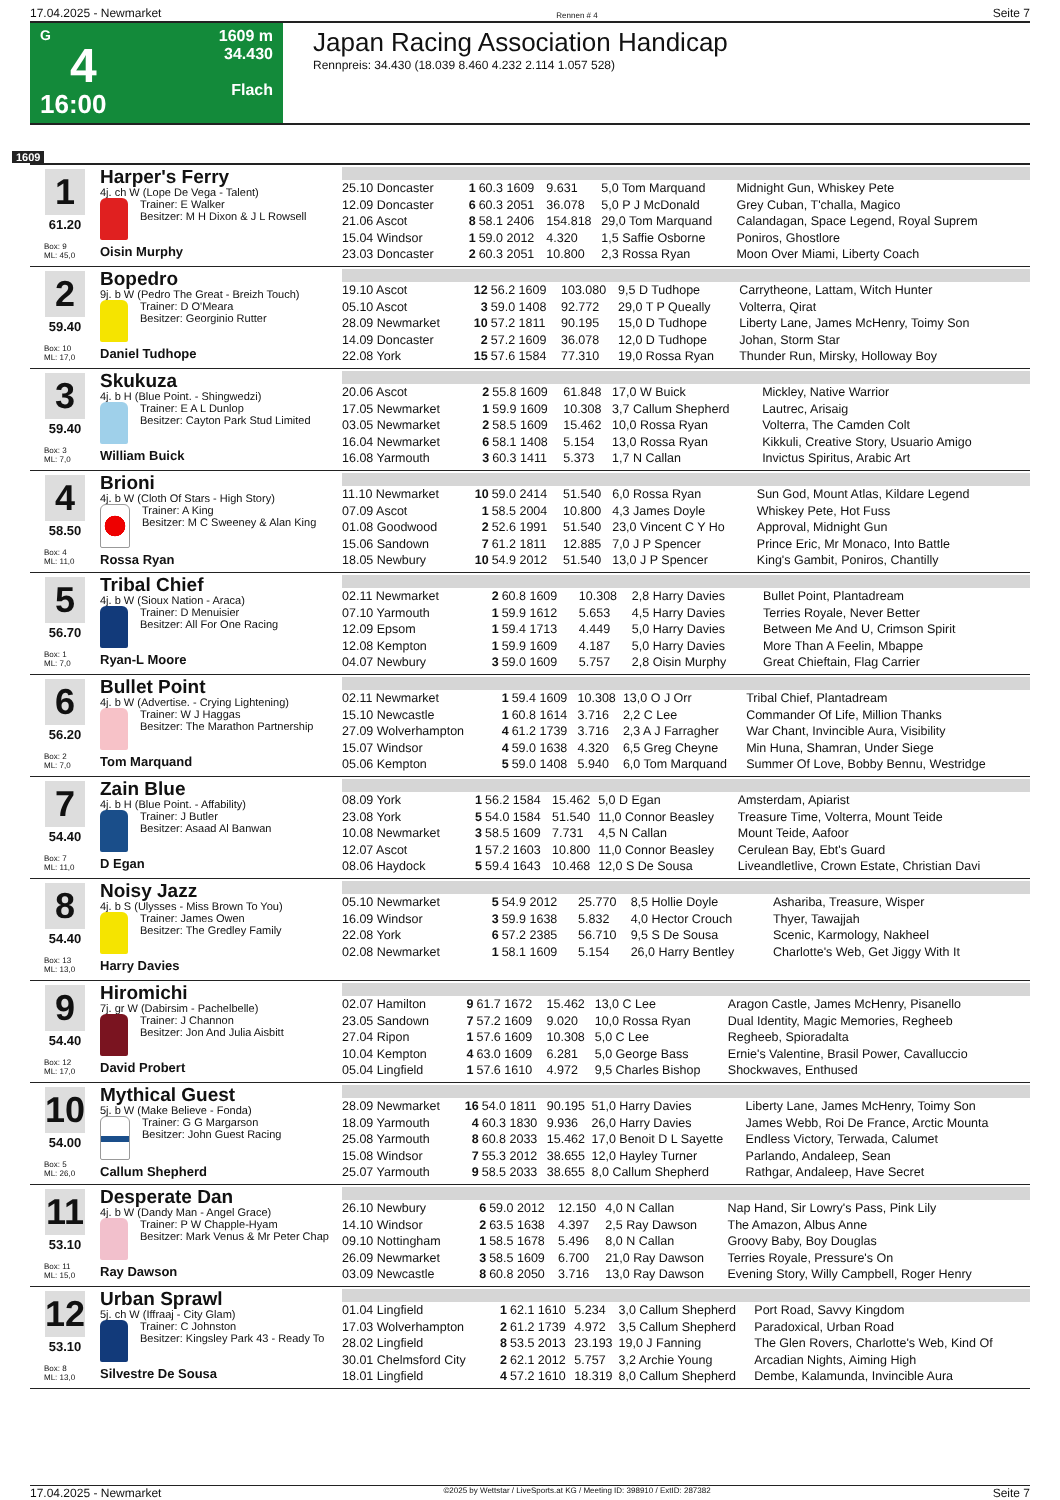17.04.2025 - Newmarket Rennen # 4 Seite 7
G
4
16:00
1609 m
34.430
Flach
Japan Racing Association Handicap
Rennpreis: 34.430 (18.039 8.460 4.232 2.114 1.057 528)
1609
1
61.20
Box: 9
ML: 45,0
Harper's Ferry
4j. ch W (Lope De Vega - Talent)
Trainer: E Walker
Besitzer: M H Dixon & J L Rowsell
Oisin Murphy
| 25.10 Doncaster | 1 | 60.3 1609 | 9.631 | 5,0 Tom Marquand | Midnight Gun, Whiskey Pete |
| 12.09 Doncaster | 6 | 60.3 2051 | 36.078 | 5,0 P J McDonald | Grey Cuban, T'challa, Magico |
| 21.06 Ascot | 8 | 58.1 2406 | 154.818 | 29,0 Tom Marquand | Calandagan, Space Legend, Royal Suprem |
| 15.04 Windsor | 1 | 59.0 2012 | 4.320 | 1,5 Saffie Osborne | Poniros, Ghostlore |
| 23.03 Doncaster | 2 | 60.3 2051 | 10.800 | 2,3 Rossa Ryan | Moon Over Miami, Liberty Coach |
2
59.40
Box: 10
ML: 17,0
Bopedro
9j. b W (Pedro The Great - Breizh Touch)
Trainer: D O'Meara
Besitzer: Georginio Rutter
Daniel Tudhope
| 19.10 Ascot | 12 | 56.2 1609 | 103.080 | 9,5 D Tudhope | Carrytheone, Lattam, Witch Hunter |
| 05.10 Ascot | 3 | 59.0 1408 | 92.772 | 29,0 T P Queally | Volterra, Qirat |
| 28.09 Newmarket | 10 | 57.2 1811 | 90.195 | 15,0 D Tudhope | Liberty Lane, James McHenry, Toimy Son |
| 14.09 Doncaster | 2 | 57.2 1609 | 36.078 | 12,0 D Tudhope | Johan, Storm Star |
| 22.08 York | 15 | 57.6 1584 | 77.310 | 19,0 Rossa Ryan | Thunder Run, Mirsky, Holloway Boy |
3
59.40
Box: 3
ML: 7,0
Skukuza
4j. b H (Blue Point. - Shingwedzi)
Trainer: E A L Dunlop
Besitzer: Cayton Park Stud Limited
William Buick
| 20.06 Ascot | 2 | 55.8 1609 | 61.848 | 17,0 W Buick | Mickley, Native Warrior |
| 17.05 Newmarket | 1 | 59.9 1609 | 10.308 | 3,7 Callum Shepherd | Lautrec, Arisaig |
| 03.05 Newmarket | 2 | 58.5 1609 | 15.462 | 10,0 Rossa Ryan | Volterra, The Camden Colt |
| 16.04 Newmarket | 6 | 58.1 1408 | 5.154 | 13,0 Rossa Ryan | Kikkuli, Creative Story, Usuario Amigo |
| 16.08 Yarmouth | 3 | 60.3 1411 | 5.373 | 1,7 N Callan | Invictus Spiritus, Arabic Art |
4
58.50
Box: 4
ML: 11,0
Brioni
4j. b W (Cloth Of Stars - High Story)
Trainer: A King
Besitzer: M C Sweeney & Alan King
Rossa Ryan
| 11.10 Newmarket | 10 | 59.0 2414 | 51.540 | 6,0 Rossa Ryan | Sun God, Mount Atlas, Kildare Legend |
| 07.09 Ascot | 1 | 58.5 2004 | 10.800 | 4,3 James Doyle | Whiskey Pete, Hot Fuss |
| 01.08 Goodwood | 2 | 52.6 1991 | 51.540 | 23,0 Vincent C Y Ho | Approval, Midnight Gun |
| 15.06 Sandown | 7 | 61.2 1811 | 12.885 | 7,0 J P Spencer | Prince Eric, Mr Monaco, Into Battle |
| 18.05 Newbury | 10 | 54.9 2012 | 51.540 | 13,0 J P Spencer | King's Gambit, Poniros, Chantilly |
5
56.70
Box: 1
ML: 7,0
Tribal Chief
4j. b W (Sioux Nation - Araca)
Trainer: D Menuisier
Besitzer: All For One Racing
Ryan-L Moore
| 02.11 Newmarket | 2 | 60.8 1609 | 10.308 | 2,8 Harry Davies | Bullet Point, Plantadream |
| 07.10 Yarmouth | 1 | 59.9 1612 | 5.653 | 4,5 Harry Davies | Terries Royale, Never Better |
| 12.09 Epsom | 1 | 59.4 1713 | 4.449 | 5,0 Harry Davies | Between Me And U, Crimson Spirit |
| 12.08 Kempton | 1 | 59.9 1609 | 4.187 | 5,0 Harry Davies | More Than A Feelin, Mbappe |
| 04.07 Newbury | 3 | 59.0 1609 | 5.757 | 2,8 Oisin Murphy | Great Chieftain, Flag Carrier |
6
56.20
Box: 2
ML: 7,0
Bullet Point
4j. b W (Advertise. - Crying Lightening)
Trainer: W J Haggas
Besitzer: The Marathon Partnership
Tom Marquand
| 02.11 Newmarket | 1 | 59.4 1609 | 10.308 | 13,0 O J Orr | Tribal Chief, Plantadream |
| 15.10 Newcastle | 1 | 60.8 1614 | 3.716 | 2,2 C Lee | Commander Of Life, Million Thanks |
| 27.09 Wolverhampton | 4 | 61.2 1739 | 3.716 | 2,3 A J Farragher | War Chant, Invincible Aura, Visibility |
| 15.07 Windsor | 4 | 59.0 1638 | 4.320 | 6,5 Greg Cheyne | Min Huna, Shamran, Under Siege |
| 05.06 Kempton | 5 | 59.0 1408 | 5.940 | 6,0 Tom Marquand | Summer Of Love, Bobby Bennu, Westridge |
7
54.40
Box: 7
ML: 11,0
Zain Blue
4j. b H (Blue Point. - Affability)
Trainer: J Butler
Besitzer: Asaad Al Banwan
D Egan
| 08.09 York | 1 | 56.2 1584 | 15.462 | 5,0 D Egan | Amsterdam, Apiarist |
| 23.08 York | 5 | 54.0 1584 | 51.540 | 11,0 Connor Beasley | Treasure Time, Volterra, Mount Teide |
| 10.08 Newmarket | 3 | 58.5 1609 | 7.731 | 4,5 N Callan | Mount Teide, Aafoor |
| 12.07 Ascot | 1 | 57.2 1603 | 10.800 | 11,0 Connor Beasley | Cerulean Bay, Ebt's Guard |
| 08.06 Haydock | 5 | 59.4 1643 | 10.468 | 12,0 S De Sousa | Liveandletlive, Crown Estate, Christian Davi |
8
54.40
Box: 13
ML: 13,0
Noisy Jazz
4j. b S (Ulysses - Miss Brown To You)
Trainer: James Owen
Besitzer: The Gredley Family
Harry Davies
| 05.10 Newmarket | 5 | 54.9 2012 | 25.770 | 8,5 Hollie Doyle | Ashariba, Treasure, Wisper |
| 16.09 Windsor | 3 | 59.9 1638 | 5.832 | 4,0 Hector Crouch | Thyer, Tawajjah |
| 22.08 York | 6 | 57.2 2385 | 56.710 | 9,5 S De Sousa | Scenic, Karmology, Nakheel |
| 02.08 Newmarket | 1 | 58.1 1609 | 5.154 | 26,0 Harry Bentley | Charlotte's Web, Get Jiggy With It |
9
54.40
Box: 12
ML: 17,0
Hiromichi
7j. gr W (Dabirsim - Pachelbelle)
Trainer: J Channon
Besitzer: Jon And Julia Aisbitt
David Probert
| 02.07 Hamilton | 9 | 61.7 1672 | 15.462 | 13,0 C Lee | Aragon Castle, James McHenry, Pisanello |
| 23.05 Sandown | 7 | 57.2 1609 | 9.020 | 10,0 Rossa Ryan | Dual Identity, Magic Memories, Regheeb |
| 27.04 Ripon | 1 | 57.6 1609 | 10.308 | 5,0 C Lee | Regheeb, Spioradalta |
| 10.04 Kempton | 4 | 63.0 1609 | 6.281 | 5,0 George Bass | Ernie's Valentine, Brasil Power, Cavalluccio |
| 05.04 Lingfield | 1 | 57.6 1610 | 4.972 | 9,5 Charles Bishop | Shockwaves, Enthused |
10
54.00
Box: 5
ML: 26,0
Mythical Guest
5j. b W (Make Believe - Fonda)
Trainer: G G Margarson
Besitzer: John Guest Racing
Callum Shepherd
| 28.09 Newmarket | 16 | 54.0 1811 | 90.195 | 51,0 Harry Davies | Liberty Lane, James McHenry, Toimy Son |
| 18.09 Yarmouth | 4 | 60.3 1830 | 9.936 | 26,0 Harry Davies | James Webb, Roi De France, Arctic Mounta |
| 25.08 Yarmouth | 8 | 60.8 2033 | 15.462 | 17,0 Benoit D L Sayette | Endless Victory, Terwada, Calumet |
| 15.08 Windsor | 7 | 55.3 2012 | 38.655 | 12,0 Hayley Turner | Parlando, Andaleep, Sean |
| 25.07 Yarmouth | 9 | 58.5 2033 | 38.655 | 8,0 Callum Shepherd | Rathgar, Andaleep, Have Secret |
11
53.10
Box: 11
ML: 15,0
Desperate Dan
4j. b W (Dandy Man - Angel Grace)
Trainer: P W Chapple-Hyam
Besitzer: Mark Venus & Mr Peter Chap
Ray Dawson
| 26.10 Newbury | 6 | 59.0 2012 | 12.150 | 4,0 N Callan | Nap Hand, Sir Lowry's Pass, Pink Lily |
| 14.10 Windsor | 2 | 63.5 1638 | 4.397 | 2,5 Ray Dawson | The Amazon, Albus Anne |
| 09.10 Nottingham | 1 | 58.5 1678 | 5.496 | 8,0 N Callan | Groovy Baby, Boy Douglas |
| 26.09 Newmarket | 3 | 58.5 1609 | 6.700 | 21,0 Ray Dawson | Terries Royale, Pressure's On |
| 03.09 Newcastle | 8 | 60.8 2050 | 3.716 | 13,0 Ray Dawson | Evening Story, Willy Campbell, Roger Henry |
12
53.10
Box: 8
ML: 13,0
Urban Sprawl
5j. ch W (Iffraaj - City Glam)
Trainer: C Johnston
Besitzer: Kingsley Park 43 - Ready To
Silvestre De Sousa
| 01.04 Lingfield | 1 | 62.1 1610 | 5.234 | 3,0 Callum Shepherd | Port Road, Savvy Kingdom |
| 17.03 Wolverhampton | 2 | 61.2 1739 | 4.972 | 3,5 Callum Shepherd | Paradoxical, Urban Road |
| 28.02 Lingfield | 8 | 53.5 2013 | 23.193 | 19,0 J Fanning | The Glen Rovers, Charlotte's Web, Kind Of |
| 30.01 Chelmsford City | 2 | 62.1 2012 | 5.757 | 3,2 Archie Young | Arcadian Nights, Aiming High |
| 18.01 Lingfield | 4 | 57.2 1610 | 18.319 | 8,0 Callum Shepherd | Dembe, Kalamunda, Invincible Aura |
17.04.2025 - Newmarket ©2025 by Wettstar / LiveSports.at KG / Meeting ID: 398910 / ExtID: 287382 Seite 7